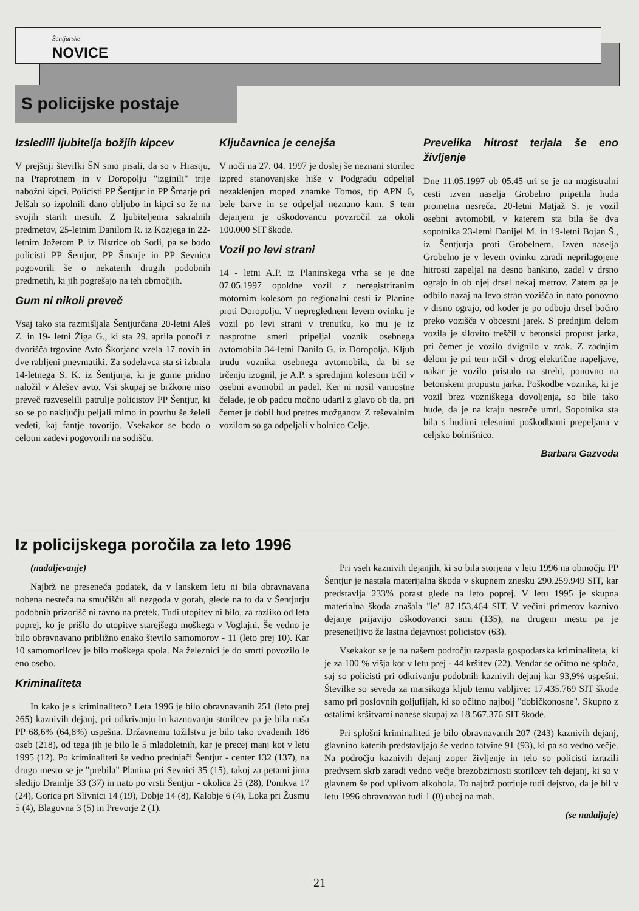Šentjurske
NOVICE
S policijske postaje
Izsledili ljubitelja božjih kipcev
V prejšnji številki ŠN smo pisali, da so v Hrastju, na Praprotnem in v Doropolju "izginili" trije nabožni kipci. Policisti PP Šentjur in PP Šmarje pri Jelšah so izpolnili dano obljubo in kipci so že na svojih starih mestih. Z ljubiteljema sakralnih predmetov, 25-letnim Danilom R. iz Kozjega in 22-letnim Jožetom P. iz Bistrice ob Sotli, pa se bodo policisti PP Šentjur, PP Šmarje in PP Sevnica pogovorili še o nekaterih drugih podobnih predmetih, ki jih pogrešajo na teh območjih.
Gum ni nikoli preveč
Vsaj tako sta razmišljala Šentjurčana 20-letni Aleš Z. in 19- letni Žiga G., ki sta 29. aprila ponoči z dvorišča trgovine Avto Škorjanc vzela 17 novih in dve rabljeni pnevmatiki. Za sodelavca sta si izbrala 14-letnega S. K. iz Šentjurja, ki je gume pridno naložil v Alešev avto. Vsi skupaj se bržkone niso preveč razveselili patrulje policistov PP Šentjur, ki so se po naključju peljali mimo in povrhu še želeli vedeti, kaj fantje tovorijo. Vsekakor se bodo o celotni zadevi pogovorili na sodišču.
Ključavnica je cenejša
V noči na 27. 04. 1997 je doslej še neznani storilec izpred stanovanjske hiše v Podgradu odpeljal nezaklenjen moped znamke Tomos, tip APN 6, bele barve in se odpeljal neznano kam. S tem dejanjem je oškodovancu povzročil za okoli 100.000 SIT škode.
Vozil po levi strani
14 - letni A.P. iz Planinskega vrha se je dne 07.05.1997 opoldne vozil z neregistriranim motornim kolesom po regionalni cesti iz Planine proti Doropolju. V nepreglednem levem ovinku je vozil po levi strani v trenutku, ko mu je iz nasprotne smeri pripeljal voznik osebnega avtomobila 34-letni Danilo G. iz Doropolja. Kljub trudu voznika osebnega avtomobila, da bi se trčenju izognil, je A.P. s sprednjim kolesom trčil v osebni avomobil in padel. Ker ni nosil varnostne čelade, je ob padcu močno udaril z glavo ob tla, pri čemer je dobil hud pretres možganov. Z reševalnim vozilom so ga odpeljali v bolnico Celje.
Prevelika hitrost terjala še eno življenje
Dne 11.05.1997 ob 05.45 uri se je na magistralni cesti izven naselja Grobelno pripetila huda prometna nesreča. 20-letni Matjaž S. je vozil osebni avtomobil, v katerem sta bila še dva sopotnika 23-letni Danijel M. in 19-letni Bojan Š., iz Šentjurja proti Grobelnem. Izven naselja Grobelno je v levem ovinku zaradi neprilagojene hitrosti zapeljal na desno bankino, zadel v drsno ograjo in ob njej drsel nekaj metrov. Zatem ga je odbilo nazaj na levo stran vozišča in nato ponovno v drsno ograjo, od koder je po odboju drsel bočno preko vozišča v obcestni jarek. S prednjim delom vozila je silovito treščil v betonski propust jarka, pri čemer je vozilo dvignilo v zrak. Z zadnjim delom je pri tem trčil v drog električne napeljave, nakar je vozilo pristalo na strehi, ponovno na betonskem propustu jarka. Poškodbe voznika, ki je vozil brez vozniškega dovoljenja, so bile tako hude, da je na kraju nesreče umrl. Sopotnika sta bila s hudimi telesnimi poškodbami prepeljana v celjsko bolnišnico.
Barbara Gazvoda
Iz policijskega poročila za leto 1996
(nadaljevanje)
Najbrž ne preseneča podatek, da v lanskem letu ni bila obravnavana nobena nesreča na smučišču ali nezgoda v gorah, glede na to da v Šentjurju podobnih prizorišč ni ravno na pretek. Tudi utopitev ni bilo, za razliko od leta poprej, ko je prišlo do utopitve starejšega moškega v Voglajni. Še vedno je bilo obravnavano približno enako število samomorov - 11 (leto prej 10). Kar 10 samomorilcev je bilo moškega spola. Na železnici je do smrti povozilo le eno osebo.
Kriminaliteta
In kako je s kriminaliteto? Leta 1996 je bilo obravnavanih 251 (leto prej 265) kaznivih dejanj, pri odkrivanju in kaznovanju storilcev pa je bila naša PP 68,6% (64,8%) uspešna. Državnemu tožilstvu je bilo tako ovadenih 186 oseb (218), od tega jih je bilo le 5 mladoletnih, kar je precej manj kot v letu 1995 (12). Po kriminaliteti še vedno prednjači Šentjur - center 132 (137), na drugo mesto se je "prebila" Planina pri Sevnici 35 (15), takoj za petami jima sledijo Dramlje 33 (37) in nato po vrsti Šentjur - okolica 25 (28), Ponikva 17 (24), Gorica pri Slivnici 14 (19), Dobje 14 (8), Kalobje 6 (4), Loka pri Žusmu 5 (4), Blagovna 3 (5) in Prevorje 2 (1).
Pri vseh kaznivih dejanjih, ki so bila storjena v letu 1996 na območju PP Šentjur je nastala materijalna škoda v skupnem znesku 290.259.949 SIT, kar predstavlja 233% porast glede na leto poprej. V letu 1995 je skupna materialna škoda znašala "le" 87.153.464 SIT. V večini primerov kaznivo dejanje prijavijo oškodovanci sami (135), na drugem mestu pa je presenetljivo že lastna dejavnost policistov (63).
Vsekakor se je na našem področju razpasla gospodarska kriminaliteta, ki je za 100 % višja kot v letu prej - 44 kršitev (22). Vendar se očitno ne splača, saj so policisti pri odkrivanju podobnih kaznivih dejanj kar 93,9% uspešni. Številke so seveda za marsikoga kljub temu vabljive: 17.435.769 SIT škode samo pri poslovnih goljufijah, ki so očitno najbolj "dobičkonosne". Skupno z ostalimi kršitvami nanese skupaj za 18.567.376 SIT škode.
Pri splošni kriminaliteti je bilo obravnavanih 207 (243) kaznivih dejanj, glavnino katerih predstavljajo še vedno tatvine 91 (93), ki pa so vedno večje. Na področju kaznivih dejanj zoper življenje in telo so policisti izrazili predvsem skrb zaradi vedno večje brezobzirnosti storilcev teh dejanj, ki so v glavnem še pod vplivom alkohola. To najbrž potrjuje tudi dejstvo, da je bil v letu 1996 obravnavan tudi 1 (0) uboj na mah.
(se nadaljuje)
21